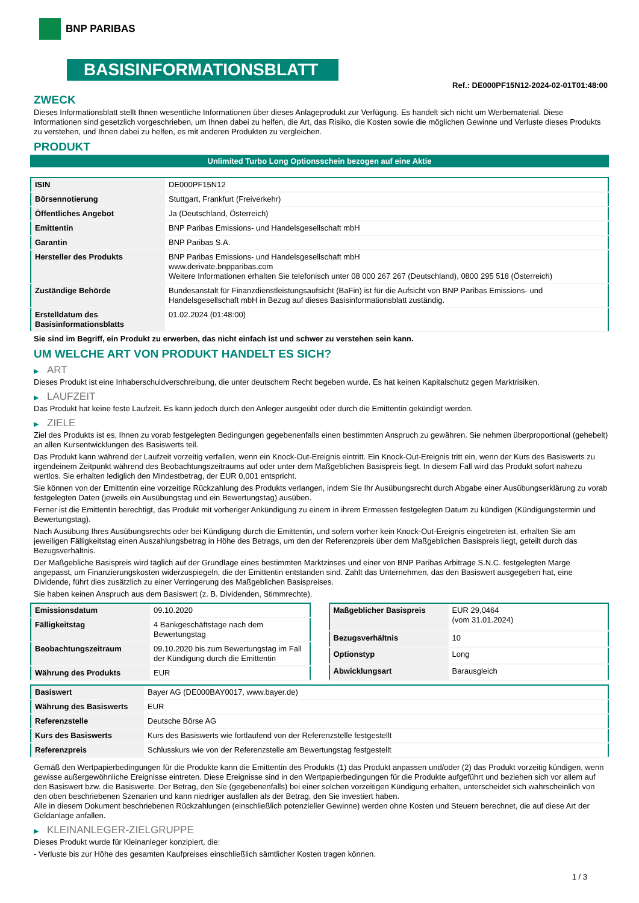BNP PARIBAS
BASISINFORMATIONSBLATT
Ref.: DE000PF15N12-2024-02-01T01:48:00
ZWECK
Dieses Informationsblatt stellt Ihnen wesentliche Informationen über dieses Anlageprodukt zur Verfügung. Es handelt sich nicht um Werbematerial. Diese Informationen sind gesetzlich vorgeschrieben, um Ihnen dabei zu helfen, die Art, das Risiko, die Kosten sowie die möglichen Gewinne und Verluste dieses Produkts zu verstehen, und Ihnen dabei zu helfen, es mit anderen Produkten zu vergleichen.
PRODUKT
Unlimited Turbo Long Optionsschein bezogen auf eine Aktie
| ISIN | DE000PF15N12 |
| Börsennotierung | Stuttgart, Frankfurt (Freiverkehr) |
| Öffentliches Angebot | Ja (Deutschland, Österreich) |
| Emittentin | BNP Paribas Emissions- und Handelsgesellschaft mbH |
| Garantin | BNP Paribas S.A. |
| Hersteller des Produkts | BNP Paribas Emissions- und Handelsgesellschaft mbH www.derivate.bnpparibas.com Weitere Informationen erhalten Sie telefonisch unter 08 000 267 267 (Deutschland), 0800 295 518 (Österreich) |
| Zuständige Behörde | Bundesanstalt für Finanzdienstleistungsaufsicht (BaFin) ist für die Aufsicht von BNP Paribas Emissions- und Handelsgesellschaft mbH in Bezug auf dieses Basisinformationsblatt zuständig. |
| Erstelldatum des Basisinformationsblatts | 01.02.2024 (01:48:00) |
Sie sind im Begriff, ein Produkt zu erwerben, das nicht einfach ist und schwer zu verstehen sein kann.
UM WELCHE ART VON PRODUKT HANDELT ES SICH?
▶ ART
Dieses Produkt ist eine Inhaberschuldverschreibung, die unter deutschem Recht begeben wurde. Es hat keinen Kapitalschutz gegen Marktrisiken.
▶ LAUFZEIT
Das Produkt hat keine feste Laufzeit. Es kann jedoch durch den Anleger ausgeübt oder durch die Emittentin gekündigt werden.
▶ ZIELE
Ziel des Produkts ist es, Ihnen zu vorab festgelegten Bedingungen gegebenenfalls einen bestimmten Anspruch zu gewähren. Sie nehmen überproportional (gehebelt) an allen Kursentwicklungen des Basiswerts teil.
Das Produkt kann während der Laufzeit vorzeitig verfallen, wenn ein Knock-Out-Ereignis eintritt. Ein Knock-Out-Ereignis tritt ein, wenn der Kurs des Basiswerts zu irgendeinem Zeitpunkt während des Beobachtungszeitraums auf oder unter dem Maßgeblichen Basispreis liegt. In diesem Fall wird das Produkt sofort nahezu wertlos. Sie erhalten lediglich den Mindestbetrag, der EUR 0,001 entspricht.
Sie können von der Emittentin eine vorzeitige Rückzahlung des Produkts verlangen, indem Sie Ihr Ausübungsrecht durch Abgabe einer Ausübungserklärung zu vorab festgelegten Daten (jeweils ein Ausübungstag und ein Bewertungstag) ausüben.
Ferner ist die Emittentin berechtigt, das Produkt mit vorheriger Ankündigung zu einem in ihrem Ermessen festgelegten Datum zu kündigen (Kündigungstermin und Bewertungstag).
Nach Ausübung Ihres Ausübungsrechts oder bei Kündigung durch die Emittentin, und sofern vorher kein Knock-Out-Ereignis eingetreten ist, erhalten Sie am jeweiligen Fälligkeitstag einen Auszahlungsbetrag in Höhe des Betrags, um den der Referenzpreis über dem Maßgeblichen Basispreis liegt, geteilt durch das Bezugsverhältnis.
Der Maßgebliche Basispreis wird täglich auf der Grundlage eines bestimmten Marktzinses und einer von BNP Paribas Arbitrage S.N.C. festgelegten Marge angepasst, um Finanzierungskosten widerzuspiegeln, die der Emittentin entstanden sind. Zahlt das Unternehmen, das den Basiswert ausgegeben hat, eine Dividende, führt dies zusätzlich zu einer Verringerung des Maßgeblichen Basispreises.
Sie haben keinen Anspruch aus dem Basiswert (z. B. Dividenden, Stimmrechte).
| Emissionsdatum | 09.10.2020 |
| Fälligkeitstag | 4 Bankgeschäftstage nach dem Bewertungstag |
| Beobachtungszeitraum | 09.10.2020 bis zum Bewertungstag im Fall der Kündigung durch die Emittentin |
| Währung des Produkts | EUR |
| Maßgeblicher Basispreis | EUR 29,0464 (vom 31.01.2024) |
| Bezugsverhältnis | 10 |
| Optionstyp | Long |
| Abwicklungsart | Barausgleich |
| Basiswert | Bayer AG (DE000BAY0017, www.bayer.de) |
| Währung des Basiswerts | EUR |
| Referenzstelle | Deutsche Börse AG |
| Kurs des Basiswerts | Kurs des Basiswerts wie fortlaufend von der Referenzstelle festgestellt |
| Referenzpreis | Schlusskurs wie von der Referenzstelle am Bewertungstag festgestellt |
Gemäß den Wertpapierbedingungen für die Produkte kann die Emittentin des Produkts (1) das Produkt anpassen und/oder (2) das Produkt vorzeitig kündigen, wenn gewisse außergewöhnliche Ereignisse eintreten. Diese Ereignisse sind in den Wertpapierbedingungen für die Produkte aufgeführt und beziehen sich vor allem auf den Basiswert bzw. die Basiswerte. Der Betrag, den Sie (gegebenenfalls) bei einer solchen vorzeitigen Kündigung erhalten, unterscheidet sich wahrscheinlich von den oben beschriebenen Szenarien und kann niedriger ausfallen als der Betrag, den Sie investiert haben.
Alle in diesem Dokument beschriebenen Rückzahlungen (einschließlich potenzieller Gewinne) werden ohne Kosten und Steuern berechnet, die auf diese Art der Geldanlage anfallen.
▶ KLEINANLEGER-ZIELGRUPPE
Dieses Produkt wurde für Kleinanleger konzipiert, die:
- Verluste bis zur Höhe des gesamten Kaufpreises einschließlich sämtlicher Kosten tragen können.
1 / 3